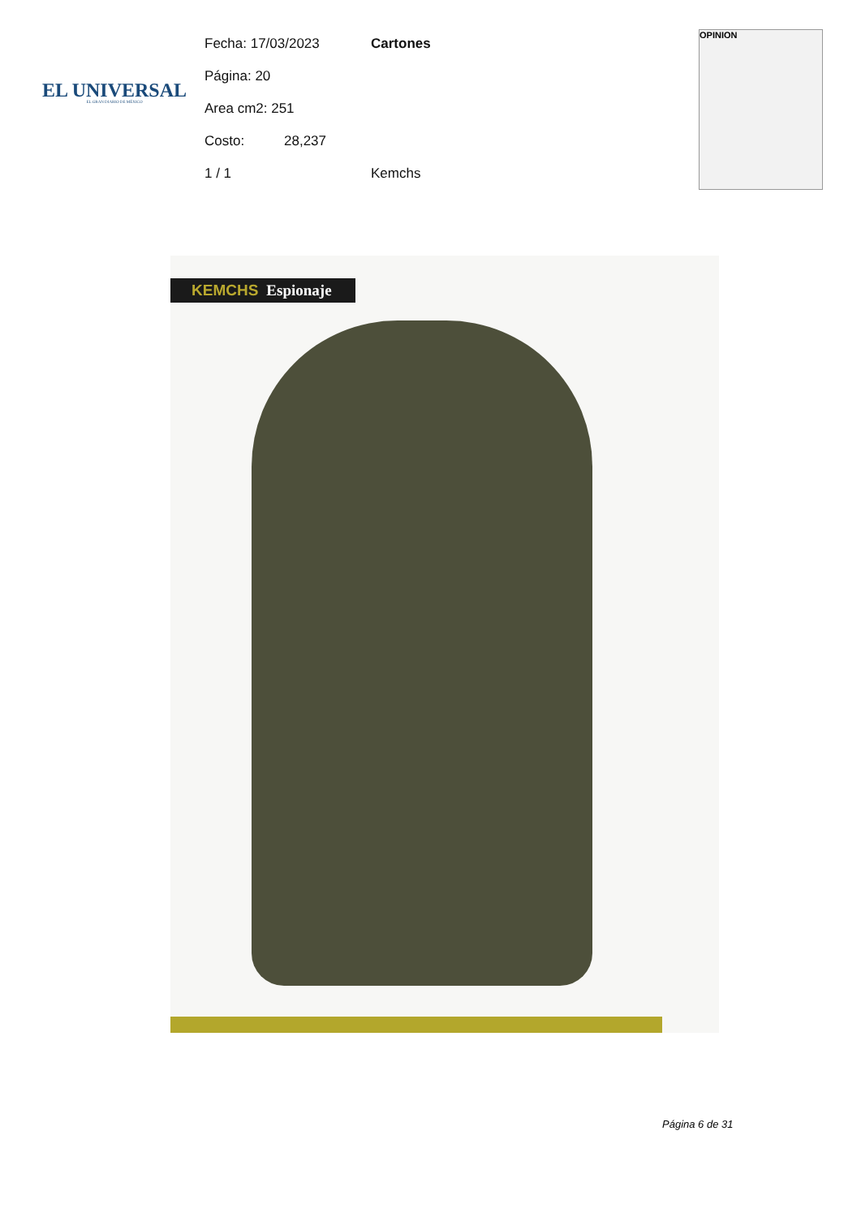EL UNIVERSAL
EL GRAN DIARIO DE MÉXICO
Fecha: 17/03/2023 Cartones
Página: 20
Area cm2: 251
Costo: 28,237
1 / 1 Kemchs
OPINION
KEMCHS Espionaje
Página 6 de 31